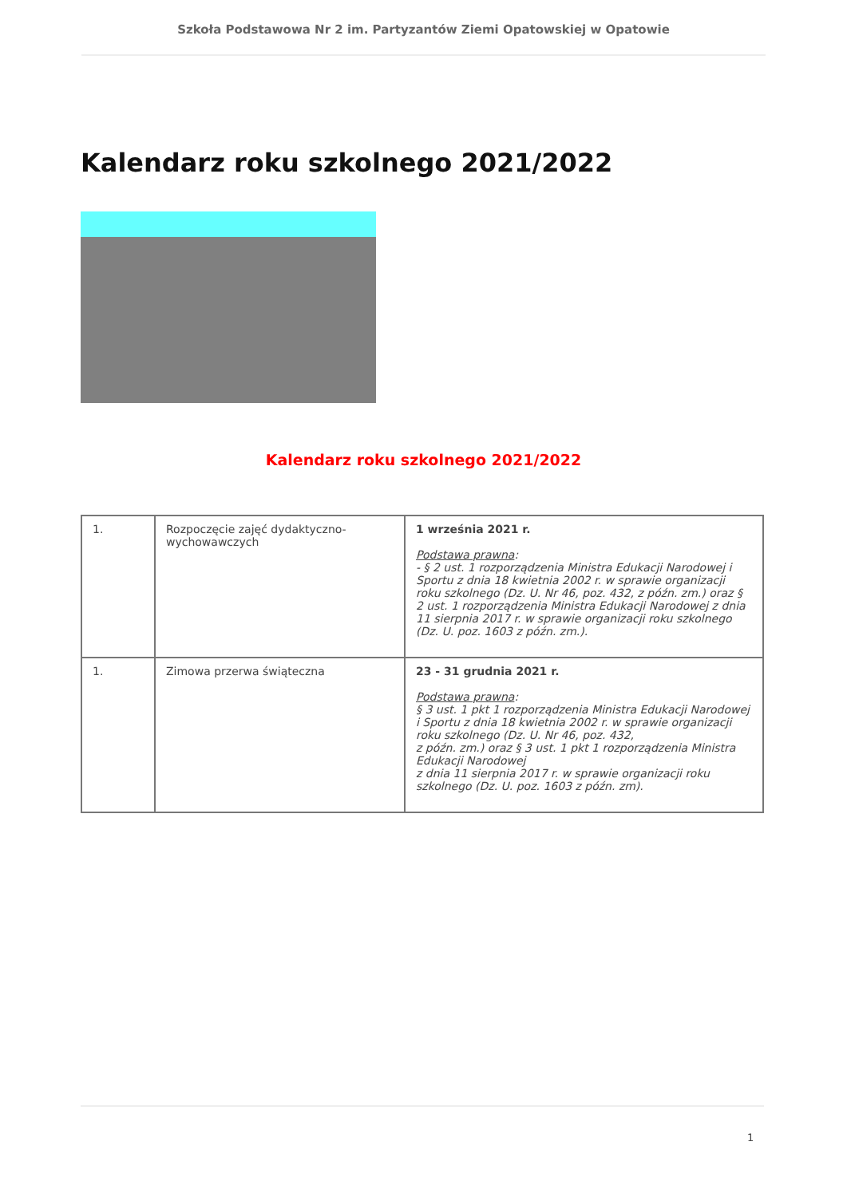Szkoła Podstawowa Nr 2 im. Partyzantów Ziemi Opatowskiej w Opatowie
Kalendarz roku szkolnego 2021/2022
Kalendarz roku szkolnego 2021/2022
| 1. | Rozpoczęcie zajęć dydaktyczno-wychowawczych | 1 września 2021 r. Podstawa prawna : - § 2 ust. 1 rozporządzenia Ministra Edukacji Narodowej i Sportu z dnia 18 kwietnia 2002 r. w sprawie organizacji roku szkolnego (Dz. U. Nr 46, poz. 432, z późn. zm.) oraz § 2 ust. 1 rozporządzenia Ministra Edukacji Narodowej z dnia 11 sierpnia 2017 r. w sprawie organizacji roku szkolnego (Dz. U. poz. 1603 z późn. zm.). |
| 1. | Zimowa przerwa świąteczna | 23 - 31 grudnia 2021 r. Podstawa prawna : § 3 ust. 1 pkt 1 rozporządzenia Ministra Edukacji Narodowej i Sportu z dnia 18 kwietnia 2002 r. w sprawie organizacji roku szkolnego (Dz. U. Nr 46, poz. 432, z późn. zm.) oraz § 3 ust. 1 pkt 1 rozporządzenia Ministra Edukacji Narodowej z dnia 11 sierpnia 2017 r. w sprawie organizacji roku szkolnego (Dz. U. poz. 1603 z późn. zm). |
1